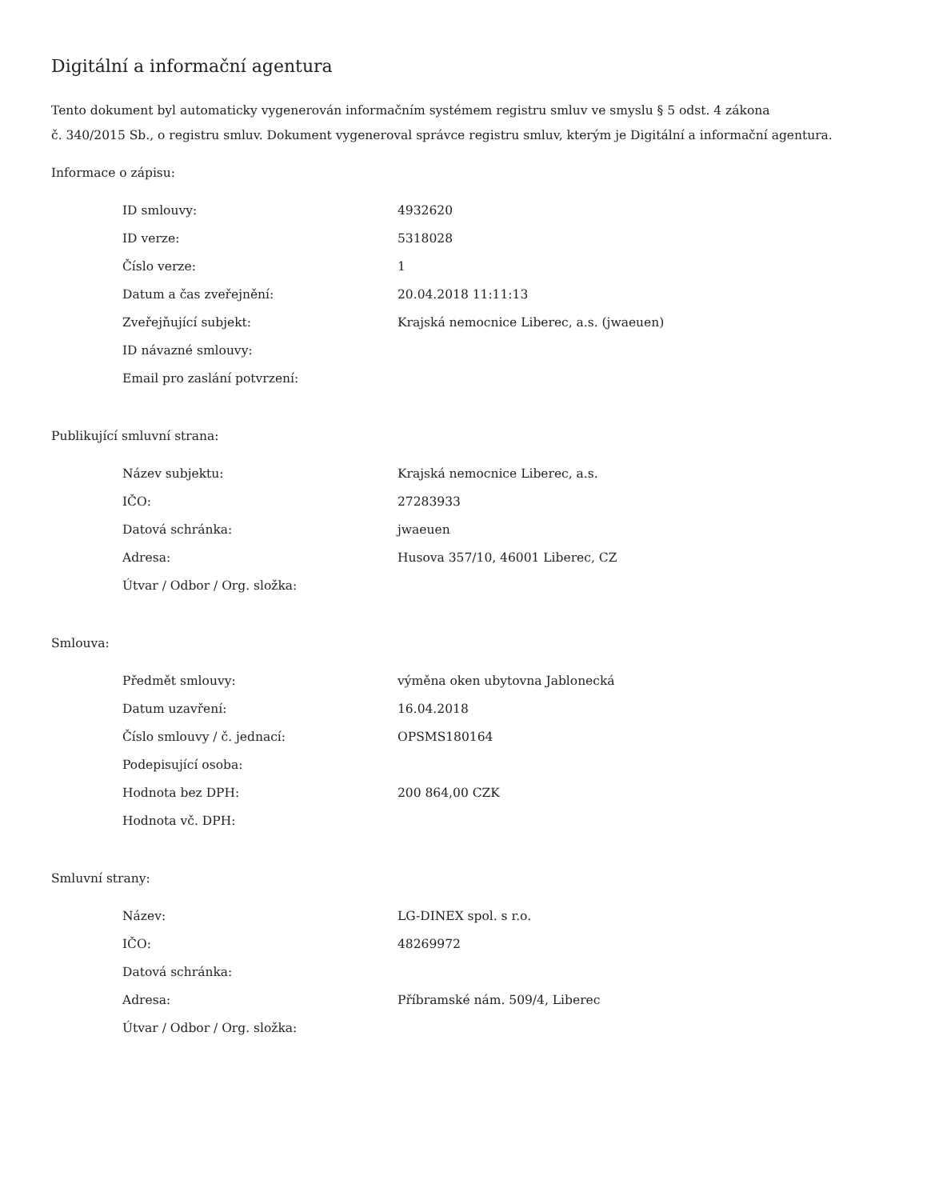Digitální a informační agentura
Tento dokument byl automaticky vygenerován informačním systémem registru smluv ve smyslu § 5 odst. 4 zákona
č. 340/2015 Sb., o registru smluv. Dokument vygeneroval správce registru smluv, kterým je Digitální a informační agentura.
Informace o zápisu:
| ID smlouvy: | 4932620 |
| ID verze: | 5318028 |
| Číslo verze: | 1 |
| Datum a čas zveřejnění: | 20.04.2018 11:11:13 |
| Zveřejňující subjekt: | Krajská nemocnice Liberec, a.s. (jwaeuen) |
| ID návazné smlouvy: | |
| Email pro zaslání potvrzení: | |
Publikující smluvní strana:
| Název subjektu: | Krajská nemocnice Liberec, a.s. |
| IČO: | 27283933 |
| Datová schránka: | jwaeuen |
| Adresa: | Husova 357/10, 46001 Liberec, CZ |
| Útvar / Odbor / Org. složka: | |
Smlouva:
| Předmět smlouvy: | výměna oken ubytovna Jablonecká |
| Datum uzavření: | 16.04.2018 |
| Číslo smlouvy / č. jednací: | OPSMS180164 |
| Podepisující osoba: | |
| Hodnota bez DPH: | 200 864,00 CZK |
| Hodnota vč. DPH: | |
Smluvní strany:
| Název: | LG-DINEX spol. s r.o. |
| IČO: | 48269972 |
| Datová schránka: | |
| Adresa: | Příbramské nám. 509/4, Liberec |
| Útvar / Odbor / Org. složka: | |